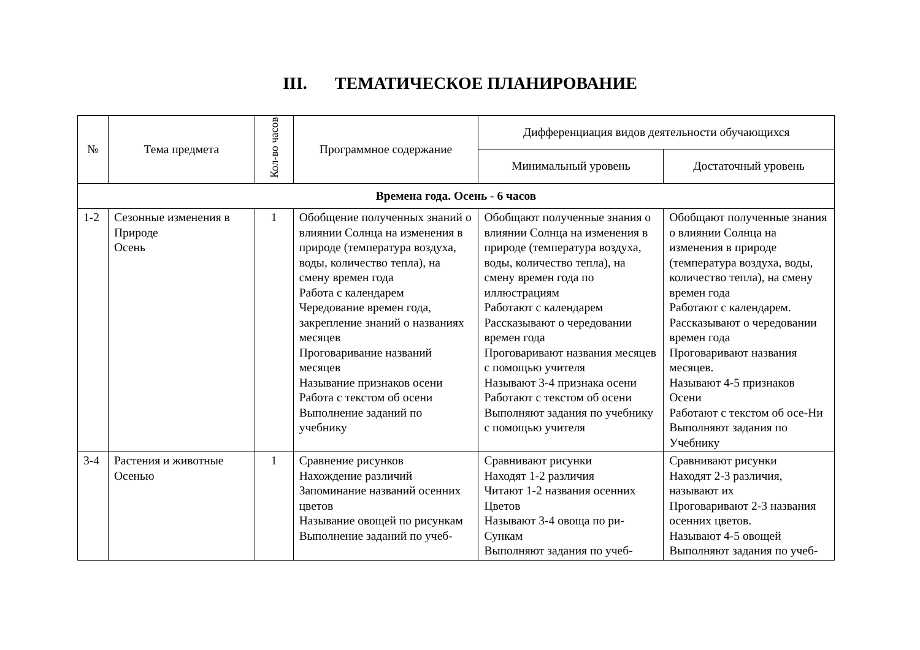III. ТЕМАТИЧЕСКОЕ ПЛАНИРОВАНИЕ
| № | Тема предмета | Кол-во часов | Программное содержание | Дифференциация видов деятельности обучающихся | |
| --- | --- | --- | --- | --- | --- |
| | | | | Минимальный уровень | Достаточный уровень |
| Времена года. Осень - 6 часов | | | | | |
| 1-2 | Сезонные изменения в Природе Осень | 1 | Обобщение полученных знаний о влиянии Солнца на изменения в природе (температура воздуха, воды, количество тепла), на смену времен года Работа с календарем Чередование времен года, закрепление знаний о названиях месяцев Проговаривание названий месяцев Называние признаков осени Работа с текстом об осени Выполнение заданий по учебнику | Обобщают полученные знания о влиянии Солнца на изменения в природе (температура воздуха, воды, количество тепла), на смену времен года по иллюстрациям Работают с календарем Рассказывают о чередовании времен года Проговаривают названия месяцев с помощью учителя Называют 3-4 признака осени Работают с текстом об осени Выполняют задания по учебнику с помощью учителя | Обобщают полученные знания о влиянии Солнца на изменения в природе (температура воздуха, воды, количество тепла), на смену времен года Работают с календарем. Рассказывают о чередовании времен года Проговаривают названия месяцев. Называют 4-5 признаков Осени Работают с текстом об осе-Ни Выполняют задания по Учебнику |
| 3-4 | Растения и животные Осенью | 1 | Сравнение рисунков Нахождение различий Запоминание названий осенних цветов Называние овощей по рисункам Выполнение заданий по учеб- | Сравнивают рисунки Находят 1-2 различия Читают 1-2 названия осенних Цветов Называют 3-4 овоща по ри-Сункам Выполняют задания по учеб- | Сравнивают рисунки Находят 2-3 различия, называют их Проговаривают 2-3 названия осенних цветов. Называют 4-5 овощей Выполняют задания по учеб- |